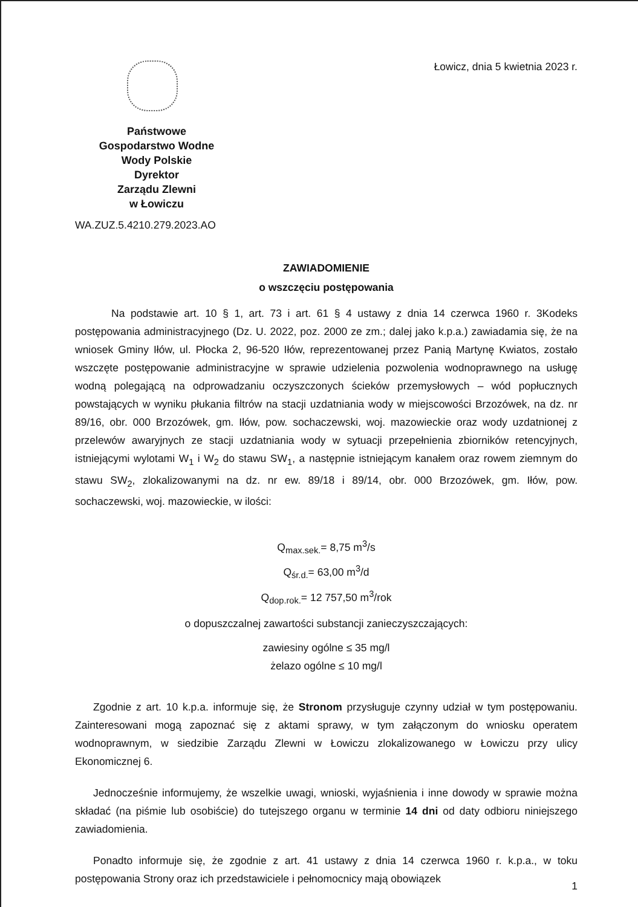Państwowe
Gospodarstwo Wodne
Wody Polskie
Dyrektor
Zarządu Zlewni
w Łowiczu
Łowicz, dnia 5 kwietnia 2023 r.
WA.ZUZ.5.4210.279.2023.AO
ZAWIADOMIENIE
o wszczęciu postępowania
Na podstawie art. 10 § 1, art. 73 i art. 61 § 4 ustawy z dnia 14 czerwca 1960 r. 3Kodeks postępowania administracyjnego (Dz. U. 2022, poz. 2000 ze zm.; dalej jako k.p.a.) zawiadamia się, że na wniosek Gminy Iłów, ul. Płocka 2, 96-520 Iłów, reprezentowanej przez Panią Martynę Kwiatos, zostało wszczęte postępowanie administracyjne w sprawie udzielenia pozwolenia wodnoprawnego na usługę wodną polegającą na odprowadzaniu oczyszczonych ścieków przemysłowych – wód popłucznych powstających w wyniku płukania filtrów na stacji uzdatniania wody w miejscowości Brzozówek, na dz. nr 89/16, obr. 000 Brzozówek, gm. Iłów, pow. sochaczewski, woj. mazowieckie oraz wody uzdatnionej z przelewów awaryjnych ze stacji uzdatniania wody w sytuacji przepełnienia zbiorników retencyjnych, istniejącymi wylotami W<sub>1</sub> i W<sub>2</sub> do stawu SW<sub>1</sub>, a następnie istniejącym kanałem oraz rowem ziemnym do stawu SW<sub>2</sub>, zlokalizowanymi na dz. nr ew. 89/18 i 89/14, obr. 000 Brzozówek, gm. Iłów, pow. sochaczewski, woj. mazowieckie, w ilości:
Q<sub>max.sek.</sub>= 8,75 m<sup>3</sup>/s
Q<sub>śr.d.</sub>= 63,00 m<sup>3</sup>/d
Q<sub>dop.rok.</sub>= 12 757,50 m<sup>3</sup>/rok
o dopuszczalnej zawartości substancji zanieczyszczających:
zawiesiny ogólne ≤ 35 mg/l
żelazo ogólne ≤ 10 mg/l
Zgodnie z art. 10 k.p.a. informuje się, że Stronom przysługuje czynny udział w tym postępowaniu. Zainteresowani mogą zapoznać się z aktami sprawy, w tym załączonym do wniosku operatem wodnoprawnym, w siedzibie Zarządu Zlewni w Łowiczu zlokalizowanego w Łowiczu przy ulicy Ekonomicznej 6.
Jednocześnie informujemy, że wszelkie uwagi, wnioski, wyjaśnienia i inne dowody w sprawie można składać (na piśmie lub osobiście) do tutejszego organu w terminie 14 dni od daty odbioru niniejszego zawiadomienia.
Ponadto informuje się, że zgodnie z art. 41 ustawy z dnia 14 czerwca 1960 r. k.p.a., w toku postępowania Strony oraz ich przedstawiciele i pełnomocnicy mają obowiązek
1